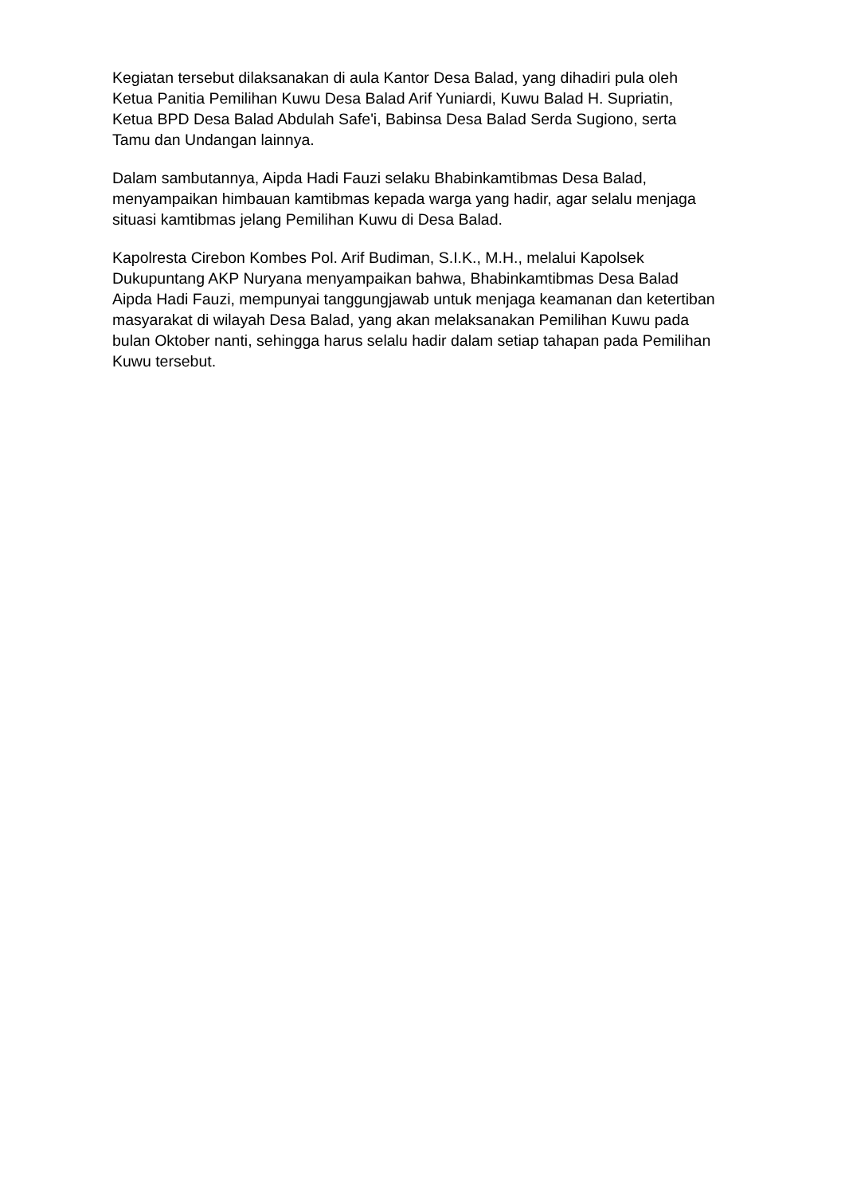Kegiatan tersebut dilaksanakan di aula Kantor Desa Balad, yang dihadiri pula oleh Ketua Panitia Pemilihan Kuwu Desa Balad Arif Yuniardi, Kuwu Balad H. Supriatin, Ketua BPD Desa Balad Abdulah Safe'i, Babinsa Desa Balad Serda Sugiono, serta Tamu dan Undangan lainnya.
Dalam sambutannya, Aipda Hadi Fauzi selaku Bhabinkamtibmas Desa Balad, menyampaikan himbauan kamtibmas kepada warga yang hadir, agar selalu menjaga situasi kamtibmas jelang Pemilihan Kuwu di Desa Balad.
Kapolresta Cirebon Kombes Pol. Arif Budiman, S.I.K., M.H., melalui Kapolsek Dukupuntang AKP Nuryana menyampaikan bahwa, Bhabinkamtibmas Desa Balad Aipda Hadi Fauzi, mempunyai tanggungjawab untuk menjaga keamanan dan ketertiban masyarakat di wilayah Desa Balad, yang akan melaksanakan Pemilihan Kuwu pada bulan Oktober nanti, sehingga harus selalu hadir dalam setiap tahapan pada Pemilihan Kuwu tersebut.